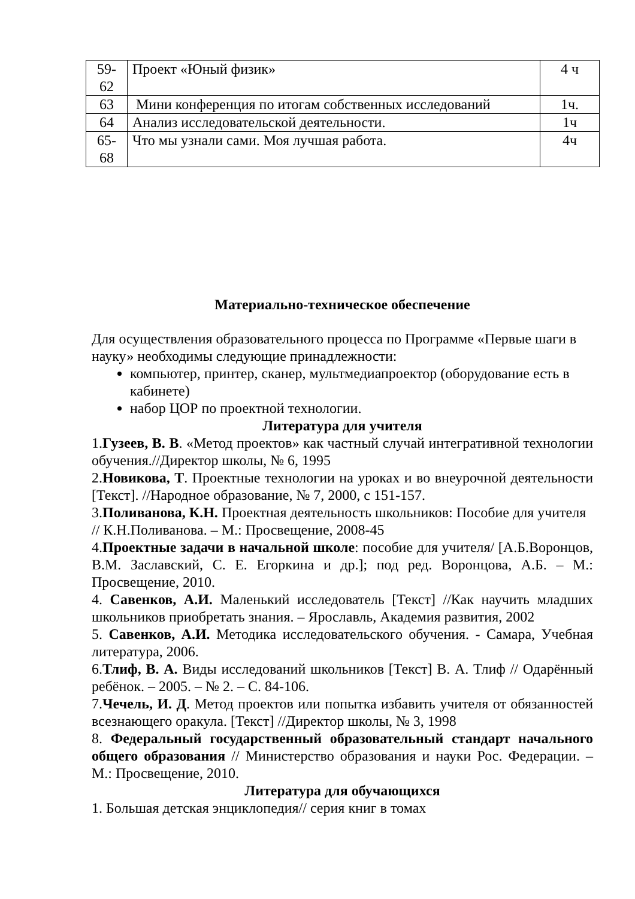| 59- 62 | Проект «Юный физик» | 4 ч |
| 63 | Мини конференция по итогам собственных исследований | 1ч. |
| 64 | Анализ исследовательской деятельности. | 1ч |
| 65- 68 | Что мы узнали сами. Моя лучшая работа. | 4ч |
Материально-техническое обеспечение
Для осуществления образовательного процесса по Программе «Первые шаги в науку» необходимы следующие принадлежности:
компьютер, принтер, сканер, мультмедиапроектор (оборудование есть в кабинете)
набор ЦОР по проектной технологии.
Литература для учителя
1.Гузеев, В. В. «Метод проектов» как частный случай интегративной технологии обучения.//Директор школы, № 6, 1995
2.Новикова, Т. Проектные технологии на уроках и во внеурочной деятельности [Текст]. //Народное образование, № 7, 2000, с 151-157.
3.Поливанова, К.Н. Проектная деятельность школьников: Пособие для учителя // К.Н.Поливанова. – М.: Просвещение, 2008-45
4.Проектные задачи в начальной школе: пособие для учителя/ [А.Б.Воронцов, В.М. Заславский, С. Е. Егоркина и др.]; под ред. Воронцова, А.Б. – М.: Просвещение, 2010.
4. Савенков, А.И. Маленький исследователь [Текст] //Как научить младших школьников приобретать знания. – Ярославль, Академия развития, 2002
5. Савенков, А.И. Методика исследовательского обучения. - Самара, Учебная литература, 2006.
6.Тлиф, В. А. Виды исследований школьников [Текст] В. А. Тлиф // Одарённый ребёнок. – 2005. – № 2. – С. 84-106.
7.Чечель, И. Д. Метод проектов или попытка избавить учителя от обязанностей всезнающего оракула. [Текст] //Директор школы, № 3, 1998
8. Федеральный государственный образовательный стандарт начального общего образования // Министерство образования и науки Рос. Федерации. – М.: Просвещение, 2010.
Литература для обучающихся
1. Большая детская энциклопедия// серия книг в томах